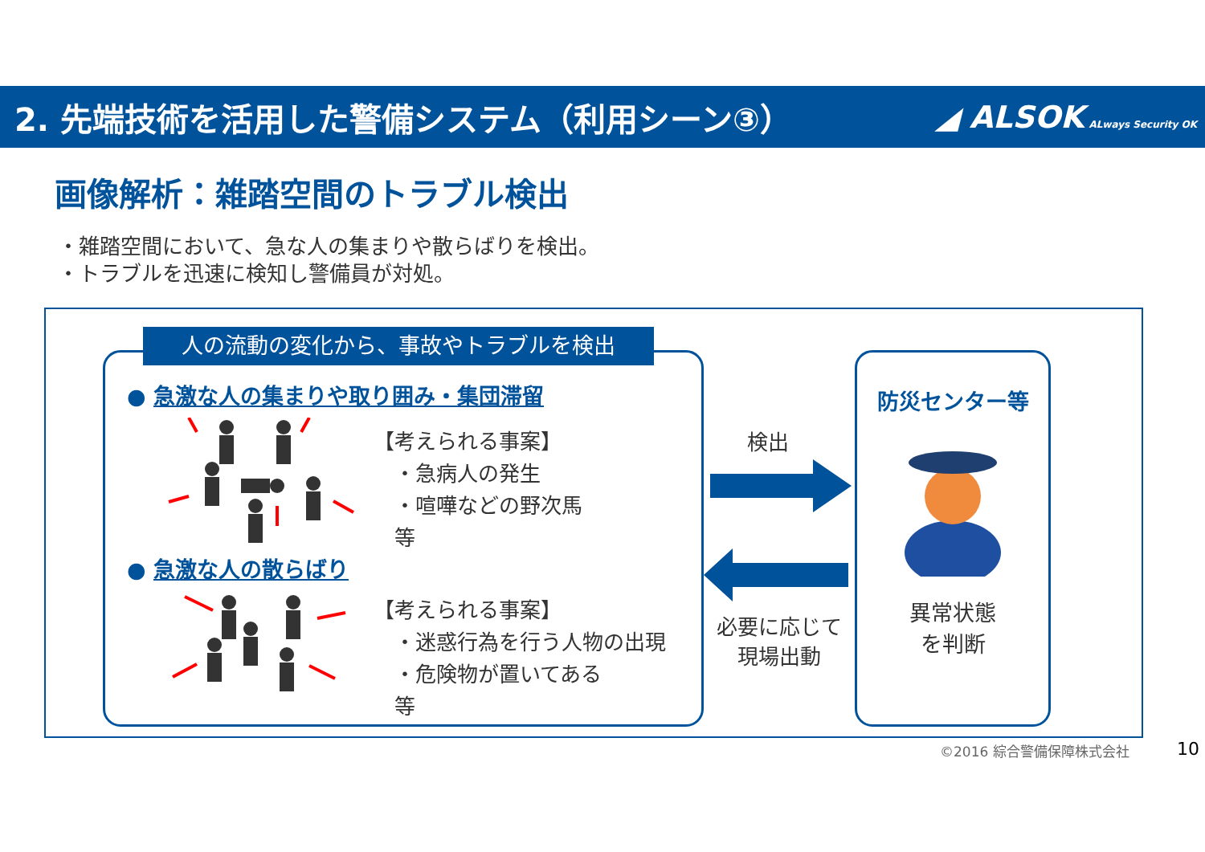2. 先端技術を活用した警備システム（利用シーン③）
◢ ALSOK ALways Security OK
画像解析：雑踏空間のトラブル検出
・雑踏空間において、急な人の集まりや散らばりを検出。
・トラブルを迅速に検知し警備員が対処。
人の流動の変化から、事故やトラブルを検出
● 急激な人の集まりや取り囲み・集団滞留
【考えられる事案】
　・急病人の発生
　・喧嘩などの野次馬
　等
● 急激な人の散らばり
【考えられる事案】
　・迷惑行為を行う人物の出現
　・危険物が置いてある
　等
検出
必要に応じて
現場出動
防災センター等
異常状態
を判断
©2016 綜合警備保障株式会社 10